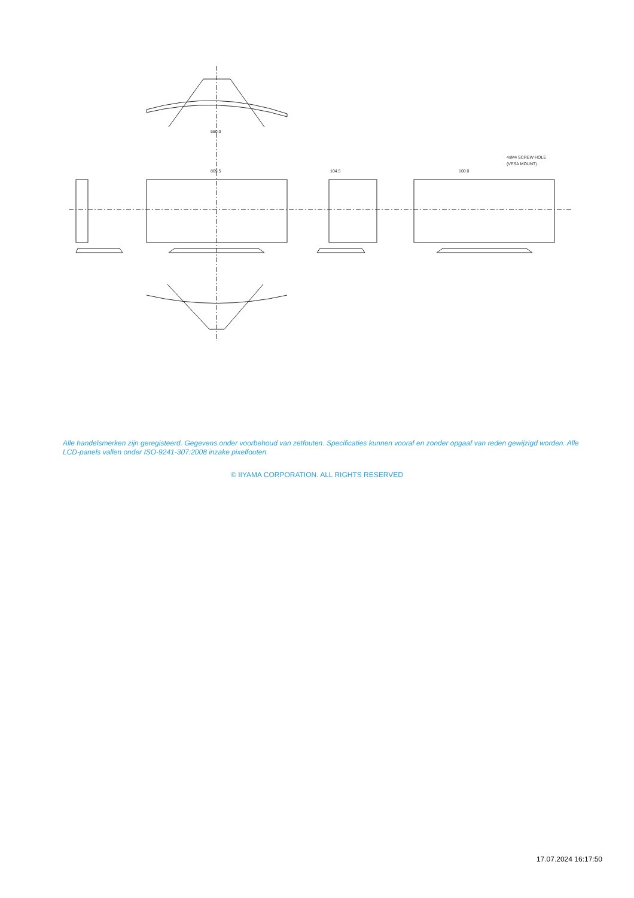550.0
809.5
104.5
100.0
4xM4 SCREW HOLE
(VESA MOUNT)
Alle handelsmerken zijn geregisteerd. Gegevens onder voorbehoud van zetfouten. Specificaties kunnen vooraf en zonder opgaaf van reden gewijzigd worden. Alle LCD-panels vallen onder ISO-9241-307:2008 inzake pixelfouten.
© IIYAMA CORPORATION. ALL RIGHTS RESERVED
17.07.2024 16:17:50